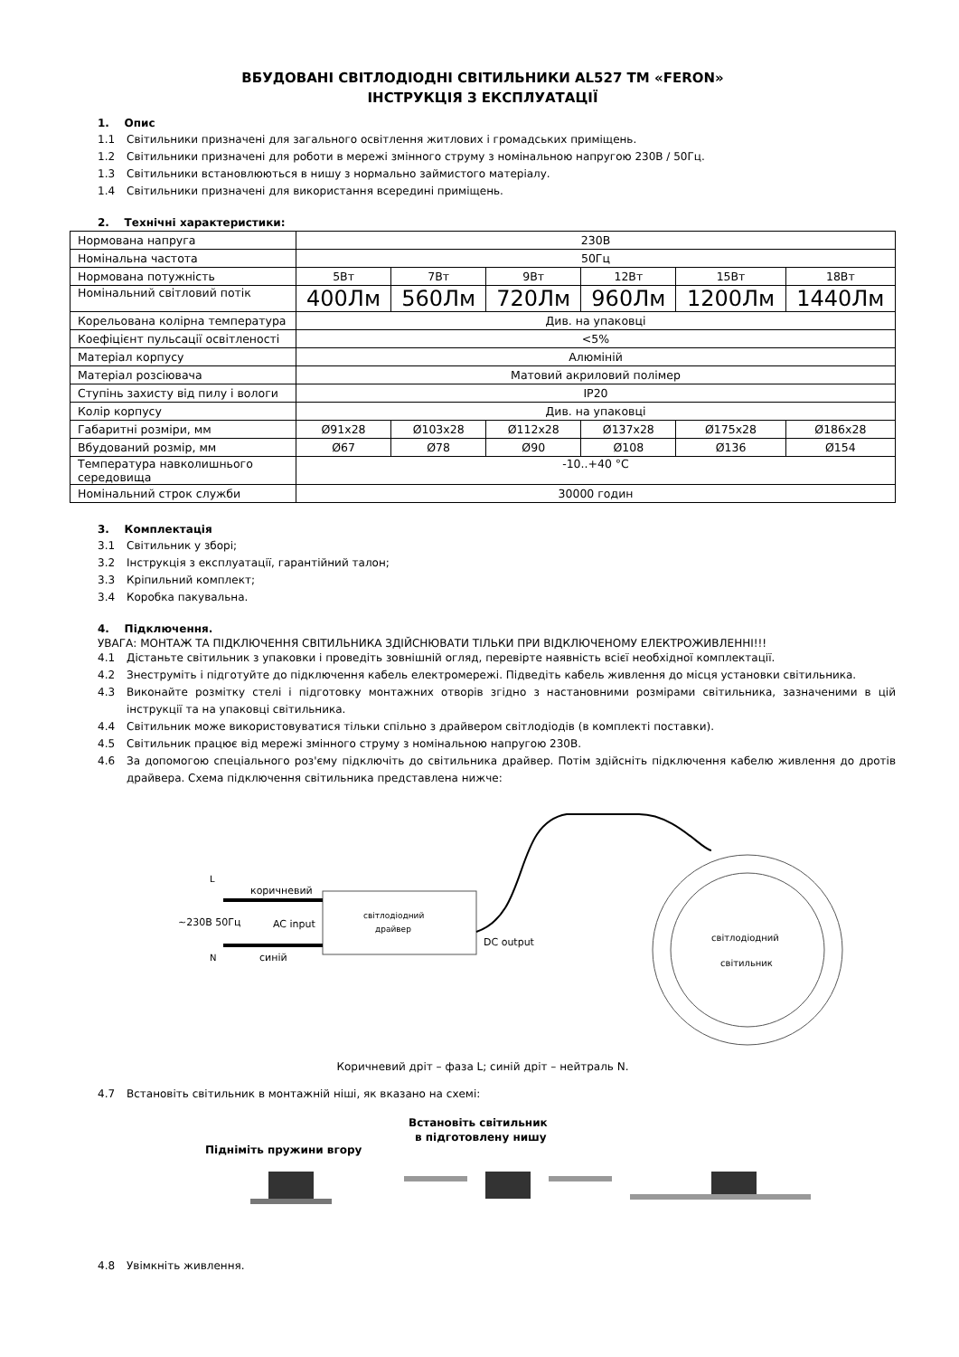ВБУДОВАНІ СВІТЛОДІОДНІ СВІТИЛЬНИКИ AL527 ТМ «FERON»
ІНСТРУКЦІЯ З ЕКСПЛУАТАЦІЇ
1. Опис
1.1 Світильники призначені для загального освітлення житлових і громадських приміщень.
1.2 Світильники призначені для роботи в мережі змінного струму з номінальною напругою 230В / 50Гц.
1.3 Світильники встановлюються в нишу з нормально займистого матеріалу.
1.4 Світильники призначені для використання всередині приміщень.
2. Технічні характеристики:
| Нормована напруга | 230В | | | | | |
| Номінальна частота | 50Гц | | | | | |
| Нормована потужність | 5Вт | 7Вт | 9Вт | 12Вт | 15Вт | 18Вт |
| Номінальний світловий потік | 400Лм | 560Лм | 720Лм | 960Лм | 1200Лм | 1440Лм |
| Корельована колірна температура | Див. на упаковці | | | | | |
| Коефіцієнт пульсації освітленості | <5% | | | | | |
| Матеріал корпусу | Алюміній | | | | | |
| Матеріал розсіювача | Матовий акриловий полімер | | | | | |
| Ступінь захисту від пилу і вологи | IP20 | | | | | |
| Колір корпусу | Див. на упаковці | | | | | |
| Габаритні розміри, мм | Ø91x28 | Ø103x28 | Ø112x28 | Ø137x28 | Ø175x28 | Ø186x28 |
| Вбудований розмір, мм | Ø67 | Ø78 | Ø90 | Ø108 | Ø136 | Ø154 |
| Температура навколишнього середовища | -10..+40 °С | | | | | |
| Номінальний строк служби | 30000 годин | | | | | |
3. Комплектація
3.1 Світильник у зборі;
3.2 Інструкція з експлуатації, гарантійний талон;
3.3 Кріпильний комплект;
3.4 Коробка пакувальна.
4. Підключення.
УВАГА: МОНТАЖ ТА ПІДКЛЮЧЕННЯ СВІТИЛЬНИКА ЗДІЙСНЮВАТИ ТІЛЬКИ ПРИ ВІДКЛЮЧЕНОМУ ЕЛЕКТРОЖИВЛЕННІ!!!
4.1 Дістаньте світильник з упаковки і проведіть зовнішній огляд, перевірте наявність всієї необхідної комплектації.
4.2 Знеструміть і підготуйте до підключення кабель електромережі. Підведіть кабель живлення до місця установки світильника.
4.3 Виконайте розмітку стелі і підготовку монтажних отворів згідно з настановними розмірами світильника, зазначеними в цій інструкції та на упаковці світильника.
4.4 Світильник може використовуватися тільки спільно з драйвером світлодіодів (в комплекті поставки).
4.5 Світильник працює від мережі змінного струму з номінальною напругою 230В.
4.6 За допомогою спеціального роз'єму підключіть до світильника драйвер. Потім здійсніть підключення кабелю живлення до дротів драйвера. Схема підключення світильника представлена нижче:
L
N
коричневий
~230В 50Гц
AC input
синій
світлодіодний
драйвер
DC output
світлодіодний
світильник
Коричневий дріт – фаза L; синій дріт – нейтраль N.
4.7 Встановіть світильник в монтажній ніші, як вказано на схемі:
Підніміть пружини вгору
Встановіть світильник
в підготовлену нишу
4.8 Увімкніть живлення.